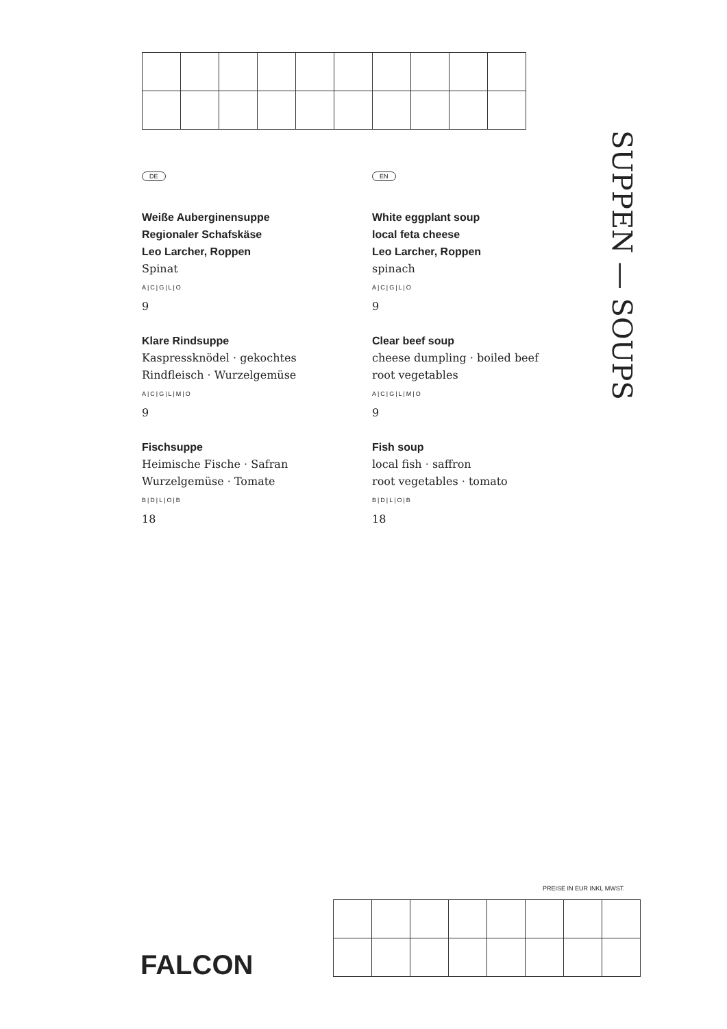DE
Weiße Auberginensuppe
Regionaler Schafskäse
Leo Larcher, Roppen
Spinat
A|C|G|L|O
9
Klare Rindsuppe
Kaspressknödel · gekochtes
Rindfleisch · Wurzelgemüse
A|C|G|L|M|O
9
Fischsuppe
Heimische Fische · Safran
Wurzelgemüse · Tomate
B|D|L|O|B
18
EN
White eggplant soup
local feta cheese
Leo Larcher, Roppen
spinach
A|C|G|L|O
9
Clear beef soup
cheese dumpling · boiled beef
root vegetables
A|C|G|L|M|O
9
Fish soup
local fish · saffron
root vegetables · tomato
B|D|L|O|B
18
SUPPEN — SOUPS
PREISE IN EUR INKL MWST.
FALCON